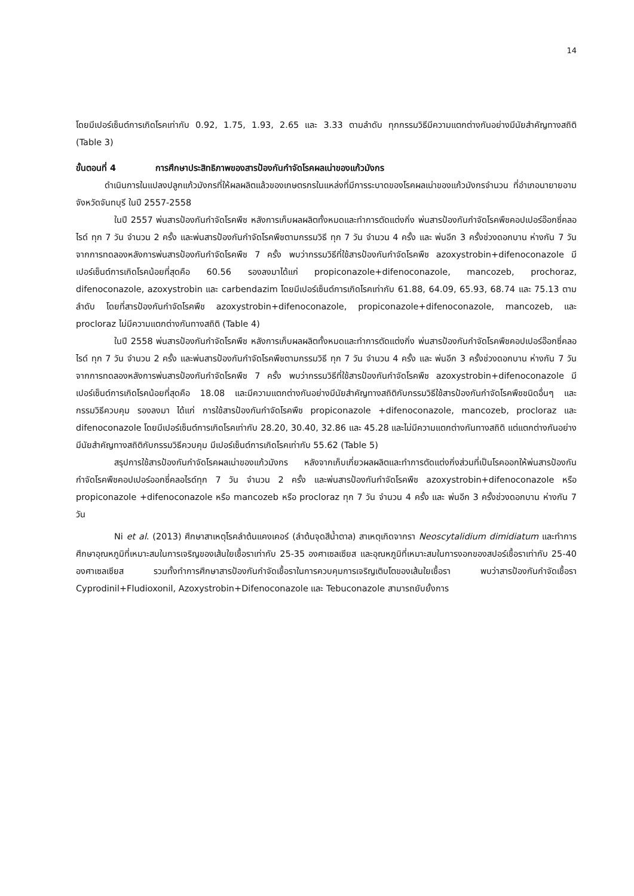14
โดยมีเปอร์เซ็นต์การเกิดโรคเท่ากับ 0.92, 1.75, 1.93, 2.65 และ 3.33 ตามลำดับ ทุกกรรมวิธีมีความแตกต่างกันอย่างมีนัยสำคัญทางสถิติ (Table 3)
ขั้นตอนที่ 4 การศึกษาประสิทธิภาพของสารป้องกันกำจัดโรคผลเน่าของแก้วมังกร
ดำเนินการในแปลงปลูกแก้วมังกรที่ให้ผลผลิตแล้วของเกษตรกรในแหล่งที่มีการระบาดของโรคผลเน่าของแก้วมังกรจำนวน ที่อำเภอนายายอาม จังหวัดจันทบุรี ในปี 2557-2558
ในปี 2557 พ่นสารป้องกันกำจัดโรคพืช หลังการเก็บผลผลิตทั้งหมดและทำการตัดแต่งกิ่ง พ่นสารป้องกันกำจัดโรคพืชคอปเปอร์อ๊อกซี่คลอไรด์ ทุก 7 วัน จำนวน 2 ครั้ง และพ่นสารป้องกันกำจัดโรคพืชตามกรรมวิธี ทุก 7 วัน จำนวน 4 ครั้ง และ พ่นอีก 3 ครั้งช่วงดอกบาน ห่างกัน 7 วัน จากการทดลองหลังการพ่นสารป้องกันกำจัดโรคพืช 7 ครั้ง พบว่ากรรมวิธีที่ใช้สารป้องกันกำจัดโรคพืช azoxystrobin+difenoconazole มีเปอร์เซ็นต์การเกิดโรคน้อยที่สุดคือ 60.56 รองลงมาได้แก่ propiconazole+difenoconazole, mancozeb, prochoraz, difenoconazole, azoxystrobin และ carbendazim โดยมีเปอร์เซ็นต์การเกิดโรคเท่ากับ 61.88, 64.09, 65.93, 68.74 และ 75.13 ตามลำดับ โดยที่สารป้องกันกำจัดโรคพืช azoxystrobin+difenoconazole, propiconazole+difenoconazole, mancozeb, และ procloraz ไม่มีความแตกต่างกันทางสถิติ (Table 4)
ในปี 2558 พ่นสารป้องกันกำจัดโรคพืช หลังการเก็บผลผลิตทั้งหมดและทำการตัดแต่งกิ่ง พ่นสารป้องกันกำจัดโรคพืชคอปเปอร์อ๊อกซี่คลอไรด์ ทุก 7 วัน จำนวน 2 ครั้ง และพ่นสารป้องกันกำจัดโรคพืชตามกรรมวิธี ทุก 7 วัน จำนวน 4 ครั้ง และ พ่นอีก 3 ครั้งช่วงดอกบาน ห่างกัน 7 วัน จากการทดลองหลังการพ่นสารป้องกันกำจัดโรคพืช 7 ครั้ง พบว่ากรรมวิธีที่ใช้สารป้องกันกำจัดโรคพืช azoxystrobin+difenoconazole มีเปอร์เซ็นต์การเกิดโรคน้อยที่สุดคือ 18.08 และมีความแตกต่างกันอย่างมีนัยสำคัญทางสถิติกับกรรมวิธีใช้สารป้องกันกำจัดโรคพืชชนิดอื่นๆ และกรรมวิธีควบคุม รองลงมา ได้แก่ การใช้สารป้องกันกำจัดโรคพืช propiconazole +difenoconazole, mancozeb, procloraz และ difenoconazole โดยมีเปอร์เซ็นต์การเกิดโรคเท่ากับ 28.20, 30.40, 32.86 และ 45.28 และไม่มีความแตกต่างกันทางสถิติ แต่แตกต่างกันอย่างมีนัยสำคัญทางสถิติกับกรรมวิธีควบคุม มีเปอร์เซ็นต์การเกิดโรคเท่ากับ 55.62 (Table 5)
สรุปการใช้สารป้องกันกำจัดโรคผลเน่าของแก้วมังกร หลังจากเก็บเกี่ยวผลผลิตและทำการตัดแต่งกิ่งส่วนที่เป็นโรคออกให้พ่นสารป้องกันกำจัดโรคพืชคอปเปอร์ออกซี่คลอไรด์ทุก 7 วัน จำนวน 2 ครั้ง และพ่นสารป้องกันกำจัดโรคพืช azoxystrobin+difenoconazole หรือ propiconazole +difenoconazole หรือ mancozeb หรือ procloraz ทุก 7 วัน จำนวน 4 ครั้ง และ พ่นอีก 3 ครั้งช่วงดอกบาน ห่างกัน 7 วัน
Ni et al. (2013) ศึกษาสาเหตุโรคลำต้นแคงเคอร์ (ลำต้นจุดสีน้ำตาล) สาเหตุเกิดจากรา Neoscytalidium dimidiatum และทำการศึกษาอุณหภูมิที่เหมาะสมในการเจริญของเส้นใยเชื้อราเท่ากับ 25-35 องศาเซลเซียส และอุณหภูมิที่เหมาะสมในการงอกของสปอร์เชื้อราเท่ากับ 25-40 องศาเซลเซียส รวมทั้งทำการศึกษาสารป้องกันกำจัดเชื้อราในการควบคุมการเจริญเติบโตของเส้นใยเชื้อรา พบว่าสารป้องกันกำจัดเชื้อรา Cyprodinil+Fludioxonil, Azoxystrobin+Difenoconazole และ Tebuconazole สามารถยับยั้งการ